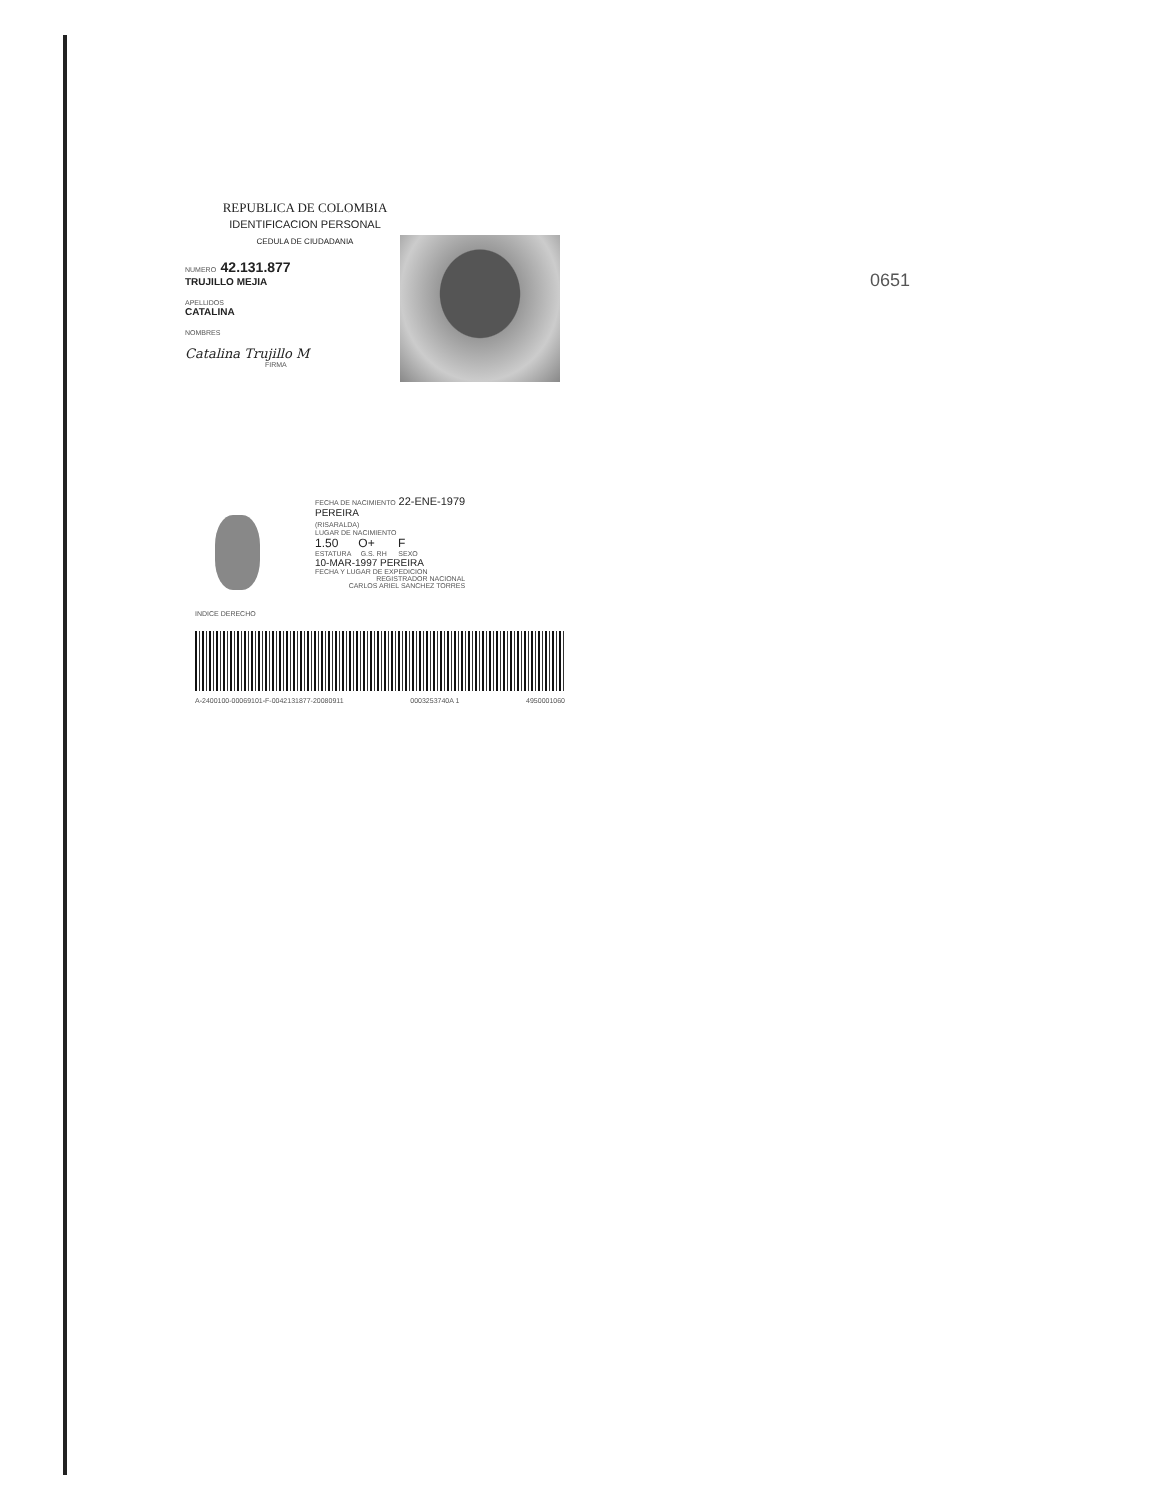0651
REPUBLICA DE COLOMBIA
IDENTIFICACION PERSONAL
CEDULA DE CIUDADANIA
NUMERO 42.131.877
TRUJILLO MEJIA
APELLIDOS
CATALINA
NOMBRES
Catalina Trujillo M
FIRMA
INDICE DERECHO
FECHA DE NACIMIENTO 22-ENE-1979
PEREIRA
(RISARALDA)
LUGAR DE NACIMIENTO
1.50 O+ F
ESTATURA G.S. RH SEXO
10-MAR-1997 PEREIRA
FECHA Y LUGAR DE EXPEDICION
REGISTRADOR NACIONAL
CARLOS ARIEL SANCHEZ TORRES
A-2400100-00069101-F-0042131877-20080911 0003253740A 1 4950001060